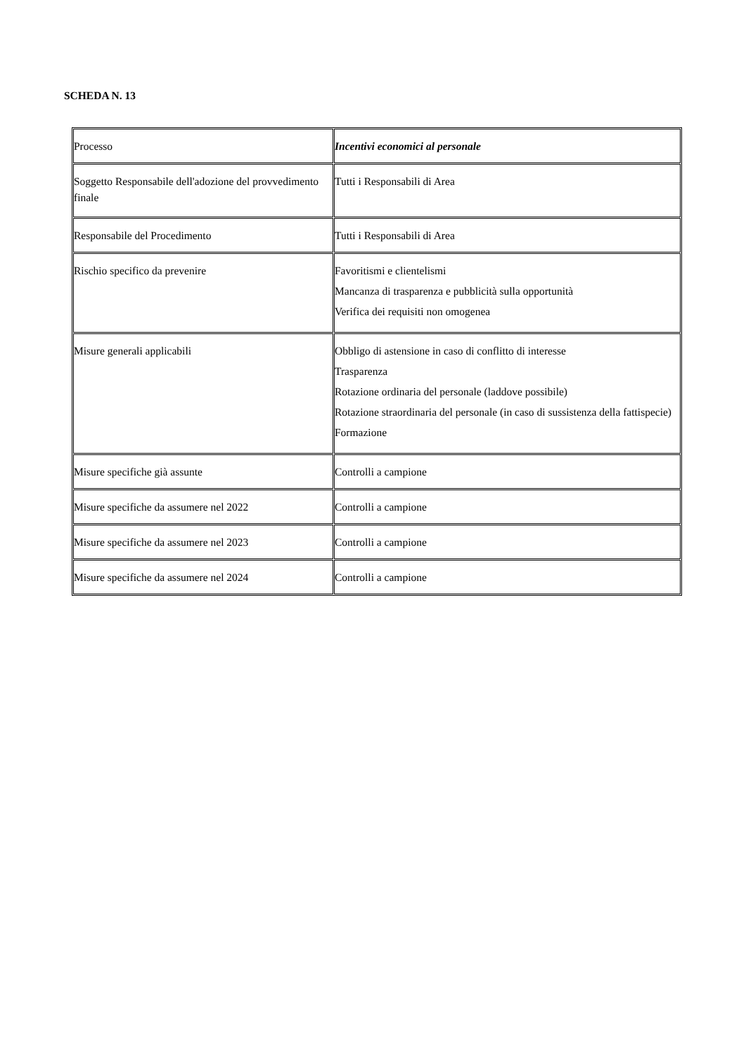SCHEDA N. 13
| Processo | Incentivi economici al personale |
| Soggetto Responsabile dell'adozione del provvedimento finale | Tutti i Responsabili di Area |
| Responsabile del Procedimento | Tutti i Responsabili di Area |
| Rischio specifico da prevenire | Favoritismi e clientelismi Mancanza di trasparenza e pubblicità sulla opportunità Verifica dei requisiti non omogenea |
| Misure generali applicabili | Obbligo di astensione in caso di conflitto di interesse Trasparenza Rotazione ordinaria del personale (laddove possibile) Rotazione straordinaria del personale (in caso di sussistenza della fattispecie) Formazione |
| Misure specifiche già assunte | Controlli a campione |
| Misure specifiche da assumere nel 2022 | Controlli a campione |
| Misure specifiche da assumere nel 2023 | Controlli a campione |
| Misure specifiche da assumere nel 2024 | Controlli a campione |